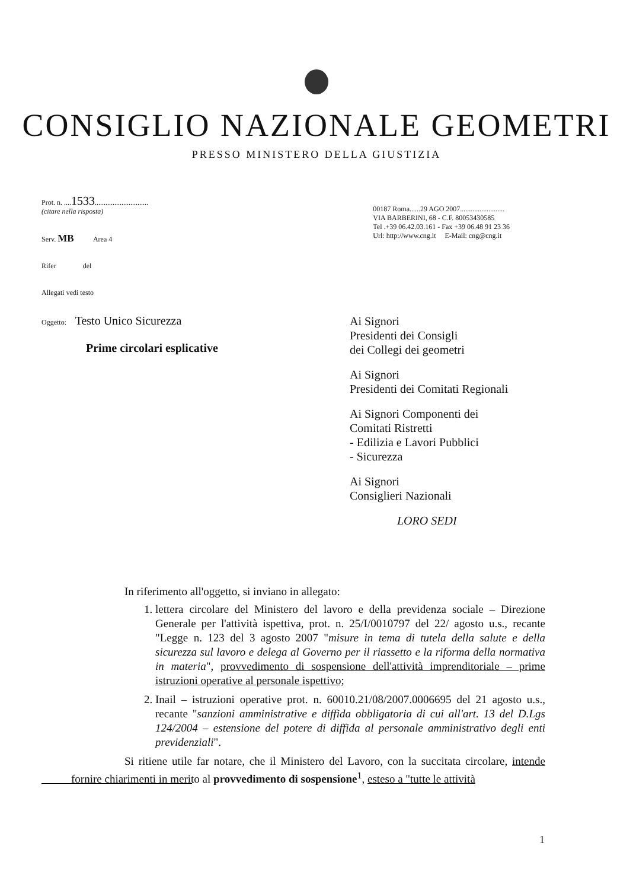CONSIGLIO NAZIONALE GEOMETRI
PRESSO MINISTERO DELLA GIUSTIZIA
Prot. n. ....1533..............................
(citare nella risposta)
Serv. MB Area 4
Rifer del
Allegati vedi testo
00187 Roma......29 AGO 2007.........................
VIA BARBERINI, 68 - C.F. 80053430585
Tel .+39 06.42.03.161 - Fax +39 06.48 91 23 36
Url: http://www.cng.it E-Mail: cng@cng.it
Oggetto: Testo Unico Sicurezza
Prime circolari esplicative
Ai Signori
Presidenti dei Consigli
dei Collegi dei geometri
Ai Signori
Presidenti dei Comitati Regionali
Ai Signori Componenti dei
Comitati Ristretti
- Edilizia e Lavori Pubblici
- Sicurezza
Ai Signori
Consiglieri Nazionali
LORO SEDI
In riferimento all'oggetto, si inviano in allegato:
1. lettera circolare del Ministero del lavoro e della previdenza sociale – Direzione Generale per l'attività ispettiva, prot. n. 25/I/0010797 del 22/ agosto u.s., recante "Legge n. 123 del 3 agosto 2007 "misure in tema di tutela della salute e della sicurezza sul lavoro e delega al Governo per il riassetto e la riforma della normativa in materia", provvedimento di sospensione dell'attività imprenditoriale – prime istruzioni operative al personale ispettivo;
2. Inail – istruzioni operative prot. n. 60010.21/08/2007.0006695 del 21 agosto u.s., recante "sanzioni amministrative e diffida obbligatoria di cui all'art. 13 del D.Lgs 124/2004 – estensione del potere di diffida al personale amministrativo degli enti previdenziali".
Si ritiene utile far notare, che il Ministero del Lavoro, con la succitata circolare, intende fornire chiarimenti in merito al provvedimento di sospensione<sup>1</sup>, esteso a "tutte le attività
1